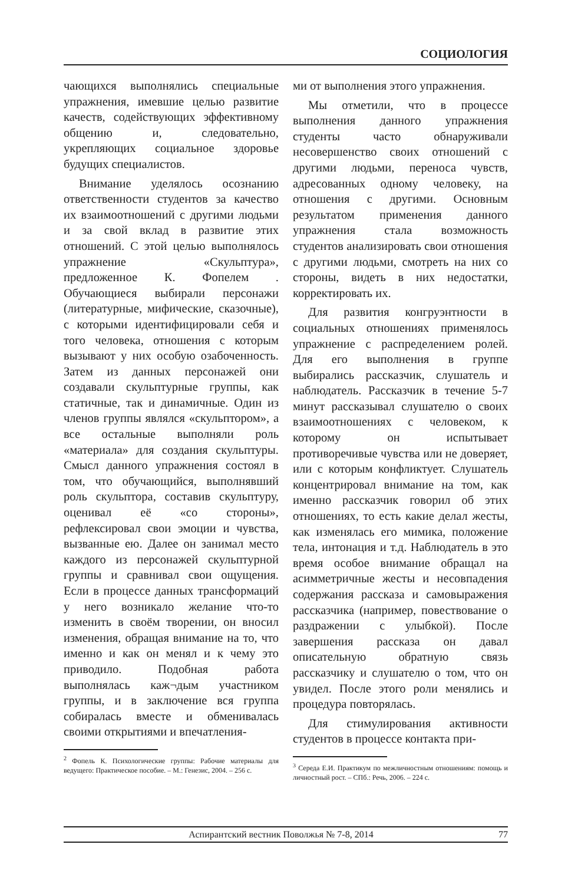СОЦИОЛОГИЯ
чающихся выполнялись специальные упражнения, имевшие целью развитие качеств, содействующих эффективному общению и, следовательно, укрепляющих социальное здоровье будущих специалистов.
Внимание уделялось осознанию ответственности студентов за качество их взаимоотношений с другими людьми и за свой вклад в развитие этих отношений. С этой целью выполнялось упражнение «Скульптура», предложенное К. Фопелем . Обучающиеся выбирали персонажи (литературные, мифические, сказочные), с которыми идентифицировали себя и того человека, отношения с которым вызывают у них особую озабоченность. Затем из данных персонажей они создавали скульптурные группы, как статичные, так и динамичные. Один из членов группы являлся «скульптором», а все остальные выполняли роль «материала» для создания скульптуры. Смысл данного упражнения состоял в том, что обучающийся, выполнявший роль скульптора, составив скульптуру, оценивал её «со стороны», рефлексировал свои эмоции и чувства, вызванные ею. Далее он занимал место каждого из персонажей скульптурной группы и сравнивал свои ощущения. Если в процессе данных трансформаций у него возникало желание что-то изменить в своём творении, он вносил изменения, обращая внимание на то, что именно и как он менял и к чему это приводило. Подобная работа выполнялась каж¬дым участником группы, и в заключение вся группа собиралась вместе и обменивалась своими открытиями и впечатления-
<sup>2</sup> Фопель К. Психологические группы: Рабочие материалы для ведущего: Практическое пособие. – М.: Генезис, 2004. – 256 с.
ми от выполнения этого упражнения.
Мы отметили, что в процессе выполнения данного упражнения студенты часто обнаруживали несовершенство своих отношений с другими людьми, переноса чувств, адресованных одному человеку, на отношения с другими. Основным результатом применения данного упражнения стала возможность студентов анализировать свои отношения с другими людьми, смотреть на них со стороны, видеть в них недостатки, корректировать их.
Для развития конгруэнтности в социальных отношениях применялось упражнение с распределением ролей. Для его выполнения в группе выбирались рассказчик, слушатель и наблюдатель. Рассказчик в течение 5-7 минут рассказывал слушателю о своих взаимоотношениях с человеком, к которому он испытывает противоречивые чувства или не доверяет, или с которым конфликтует. Слушатель концентрировал внимание на том, как именно рассказчик говорил об этих отношениях, то есть какие делал жесты, как изменялась его мимика, положение тела, интонация и т.д. Наблюдатель в это время особое внимание обращал на асимметричные жесты и несовпадения содержания рассказа и самовыражения рассказчика (например, повествование о раздражении с улыбкой). После завершения рассказа он давал описательную обратную связь рассказчику и слушателю о том, что он увидел. После этого роли менялись и процедура повторялась.
Для стимулирования активности студентов в процессе контакта при-
<sup>3</sup> Середа Е.И. Практикум по межличностным отношениям: помощь и личностный рост. – СПб.: Речь, 2006. – 224 с.
Аспирантский вестник Поволжья № 7-8, 2014 77